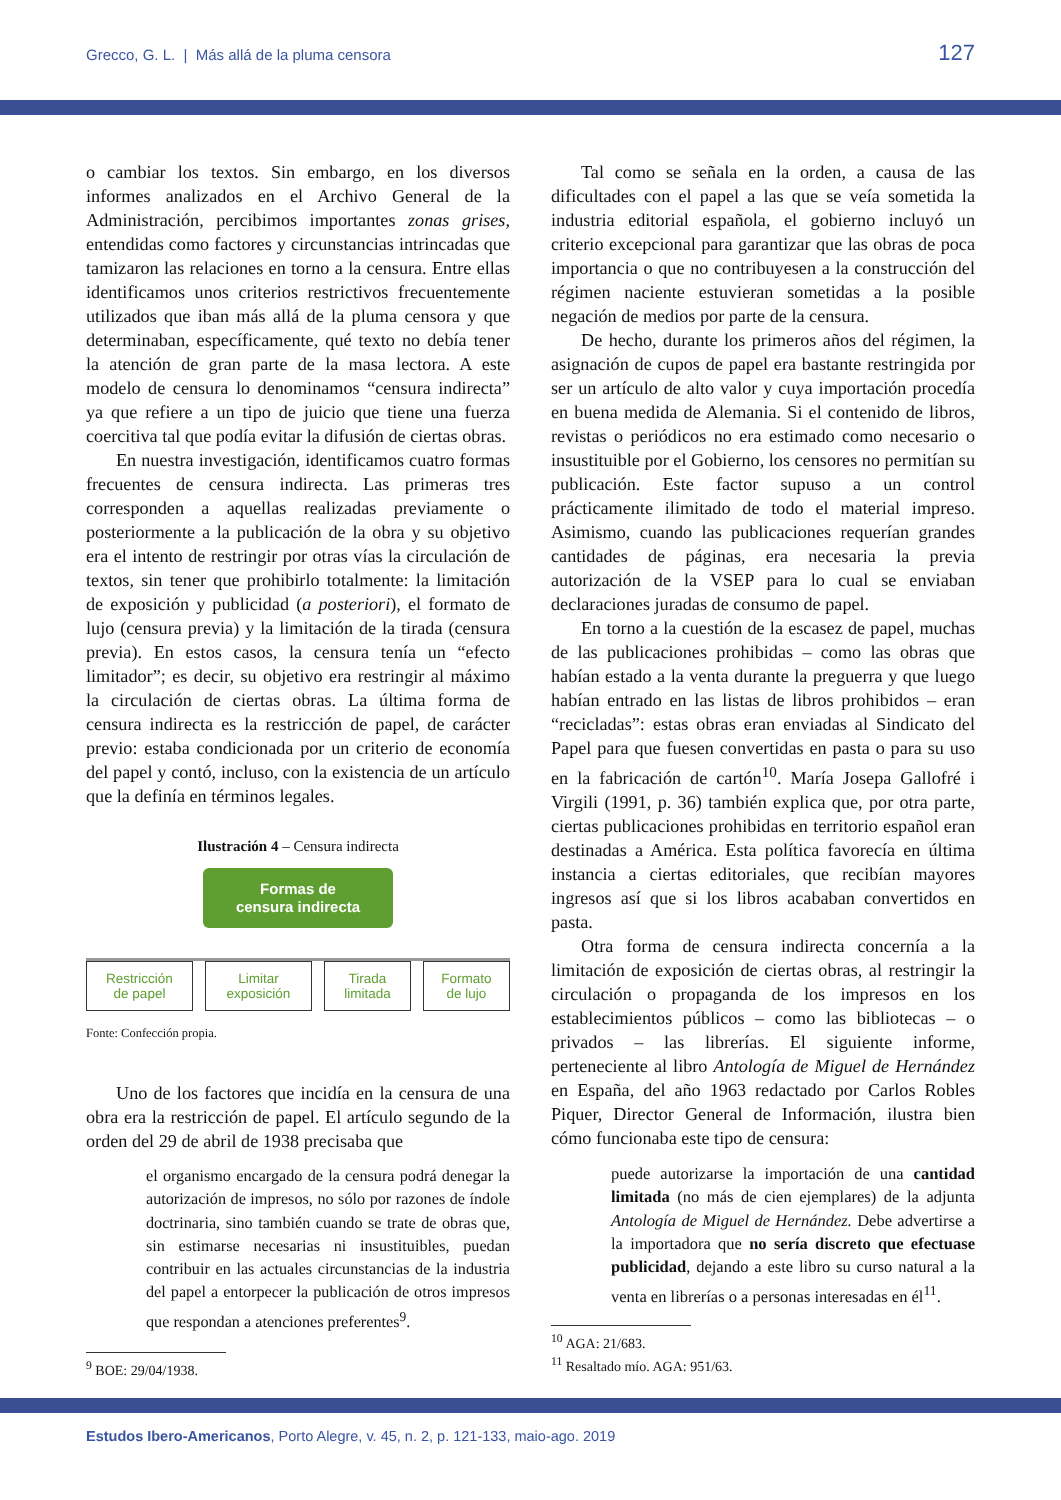Grecco, G. L. | Más allá de la pluma censora 127
o cambiar los textos. Sin embargo, en los diversos informes analizados en el Archivo General de la Administración, percibimos importantes zonas grises, entendidas como factores y circunstancias intrincadas que tamizaron las relaciones en torno a la censura. Entre ellas identificamos unos criterios restrictivos frecuentemente utilizados que iban más allá de la pluma censora y que determinaban, específicamente, qué texto no debía tener la atención de gran parte de la masa lectora. A este modelo de censura lo denominamos “censura indirecta” ya que refiere a un tipo de juicio que tiene una fuerza coercitiva tal que podía evitar la difusión de ciertas obras.
En nuestra investigación, identificamos cuatro formas frecuentes de censura indirecta. Las primeras tres corresponden a aquellas realizadas previamente o posteriormente a la publicación de la obra y su objetivo era el intento de restringir por otras vías la circulación de textos, sin tener que prohibirlo totalmente: la limitación de exposición y publicidad (a posteriori), el formato de lujo (censura previa) y la limitación de la tirada (censura previa). En estos casos, la censura tenía un “efecto limitador”; es decir, su objetivo era restringir al máximo la circulación de ciertas obras. La última forma de censura indirecta es la restricción de papel, de carácter previo: estaba condicionada por un criterio de economía del papel y contó, incluso, con la existencia de un artículo que la definía en términos legales.
Ilustración 4 – Censura indirecta
Formas de
censura indirecta
Restricción
de papel
Limitar
exposición
Tirada
limitada
Formato
de lujo
Fonte: Confección propia.
Uno de los factores que incidía en la censura de una obra era la restricción de papel. El artículo segundo de la orden del 29 de abril de 1938 precisaba que
el organismo encargado de la censura podrá denegar la autorización de impresos, no sólo por razones de índole doctrinaria, sino también cuando se trate de obras que, sin estimarse necesarias ni insustituibles, puedan contribuir en las actuales circunstancias de la industria del papel a entorpecer la publicación de otros impresos que respondan a atenciones preferentes<sup>9</sup>.
<sup>9</sup> BOE: 29/04/1938.
Tal como se señala en la orden, a causa de las dificultades con el papel a las que se veía sometida la industria editorial española, el gobierno incluyó un criterio excepcional para garantizar que las obras de poca importancia o que no contribuyesen a la construcción del régimen naciente estuvieran sometidas a la posible negación de medios por parte de la censura.
De hecho, durante los primeros años del régimen, la asignación de cupos de papel era bastante restringida por ser un artículo de alto valor y cuya importación procedía en buena medida de Alemania. Si el contenido de libros, revistas o periódicos no era estimado como necesario o insustituible por el Gobierno, los censores no permitían su publicación. Este factor supuso a un control prácticamente ilimitado de todo el material impreso. Asimismo, cuando las publicaciones requerían grandes cantidades de páginas, era necesaria la previa autorización de la VSEP para lo cual se enviaban declaraciones juradas de consumo de papel.
En torno a la cuestión de la escasez de papel, muchas de las publicaciones prohibidas – como las obras que habían estado a la venta durante la preguerra y que luego habían entrado en las listas de libros prohibidos – eran “recicladas”: estas obras eran enviadas al Sindicato del Papel para que fuesen convertidas en pasta o para su uso en la fabricación de cartón<sup>10</sup>. María Josepa Gallofré i Virgili (1991, p. 36) también explica que, por otra parte, ciertas publicaciones prohibidas en territorio español eran destinadas a América. Esta política favorecía en última instancia a ciertas editoriales, que recibían mayores ingresos así que si los libros acababan convertidos en pasta.
Otra forma de censura indirecta concernía a la limitación de exposición de ciertas obras, al restringir la circulación o propaganda de los impresos en los establecimientos públicos – como las bibliotecas – o privados – las librerías. El siguiente informe, perteneciente al libro Antología de Miguel de Hernández en España, del año 1963 redactado por Carlos Robles Piquer, Director General de Información, ilustra bien cómo funcionaba este tipo de censura:
puede autorizarse la importación de una cantidad limitada (no más de cien ejemplares) de la adjunta Antología de Miguel de Hernández. Debe advertirse a la importadora que no sería discreto que efectuase publicidad, dejando a este libro su curso natural a la venta en librerías o a personas interesadas en él<sup>11</sup>.
<sup>10</sup> AGA: 21/683.
<sup>11</sup> Resaltado mío. AGA: 951/63.
Estudos Ibero-Americanos, Porto Alegre, v. 45, n. 2, p. 121-133, maio-ago. 2019